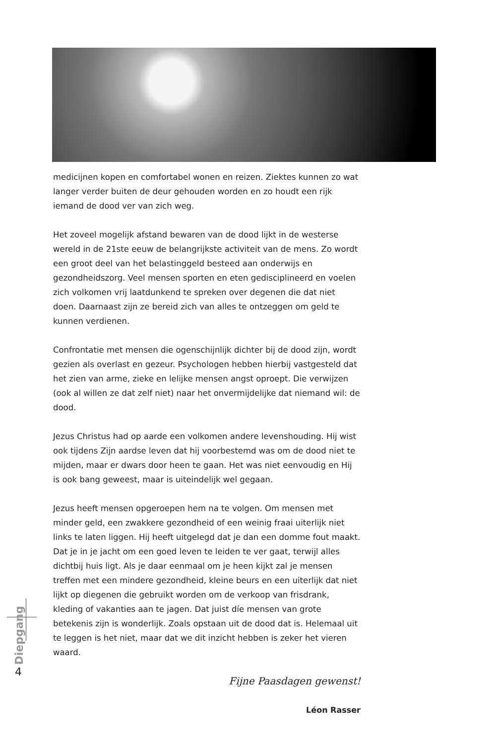medicijnen kopen en comfortabel wonen en reizen. Ziektes kunnen zo wat langer verder buiten de deur gehouden worden en zo houdt een rijk iemand de dood ver van zich weg.
Het zoveel mogelijk afstand bewaren van de dood lijkt in de westerse wereld in de 21ste eeuw de belangrijkste activiteit van de mens. Zo wordt een groot deel van het belastinggeld besteed aan onderwijs en gezondheidszorg. Veel mensen sporten en eten gedisciplineerd en voelen zich volkomen vrij laatdunkend te spreken over degenen die dat niet doen. Daarnaast zijn ze bereid zich van alles te ontzeggen om geld te kunnen verdienen.
Confrontatie met mensen die ogenschijnlijk dichter bij de dood zijn, wordt gezien als overlast en gezeur. Psychologen hebben hierbij vastgesteld dat het zien van arme, zieke en lelijke mensen angst oproept. Die verwijzen (ook al willen ze dat zelf niet) naar het onvermijdelijke dat niemand wil: de dood.
Jezus Christus had op aarde een volkomen andere levenshouding. Hij wist ook tijdens Zijn aardse leven dat hij voorbestemd was om de dood niet te mijden, maar er dwars door heen te gaan. Het was niet eenvoudig en Hij is ook bang geweest, maar is uiteindelijk wel gegaan.
Jezus heeft mensen opgeroepen hem na te volgen. Om mensen met minder geld, een zwakkere gezondheid of een weinig fraai uiterlijk niet links te laten liggen. Hij heeft uitgelegd dat je dan een domme fout maakt. Dat je in je jacht om een goed leven te leiden te ver gaat, terwijl alles dichtbij huis ligt. Als je daar eenmaal om je heen kijkt zal je mensen treffen met een mindere gezondheid, kleine beurs en een uiterlijk dat niet lijkt op diegenen die gebruikt worden om de verkoop van frisdrank, kleding of vakanties aan te jagen. Dat juist díe mensen van grote betekenis zijn is wonderlijk. Zoals opstaan uit de dood dat is. Helemaal uit te leggen is het niet, maar dat we dit inzicht hebben is zeker het vieren waard.
Fijne Paasdagen gewenst!
Léon Rasser
Diepgang
4